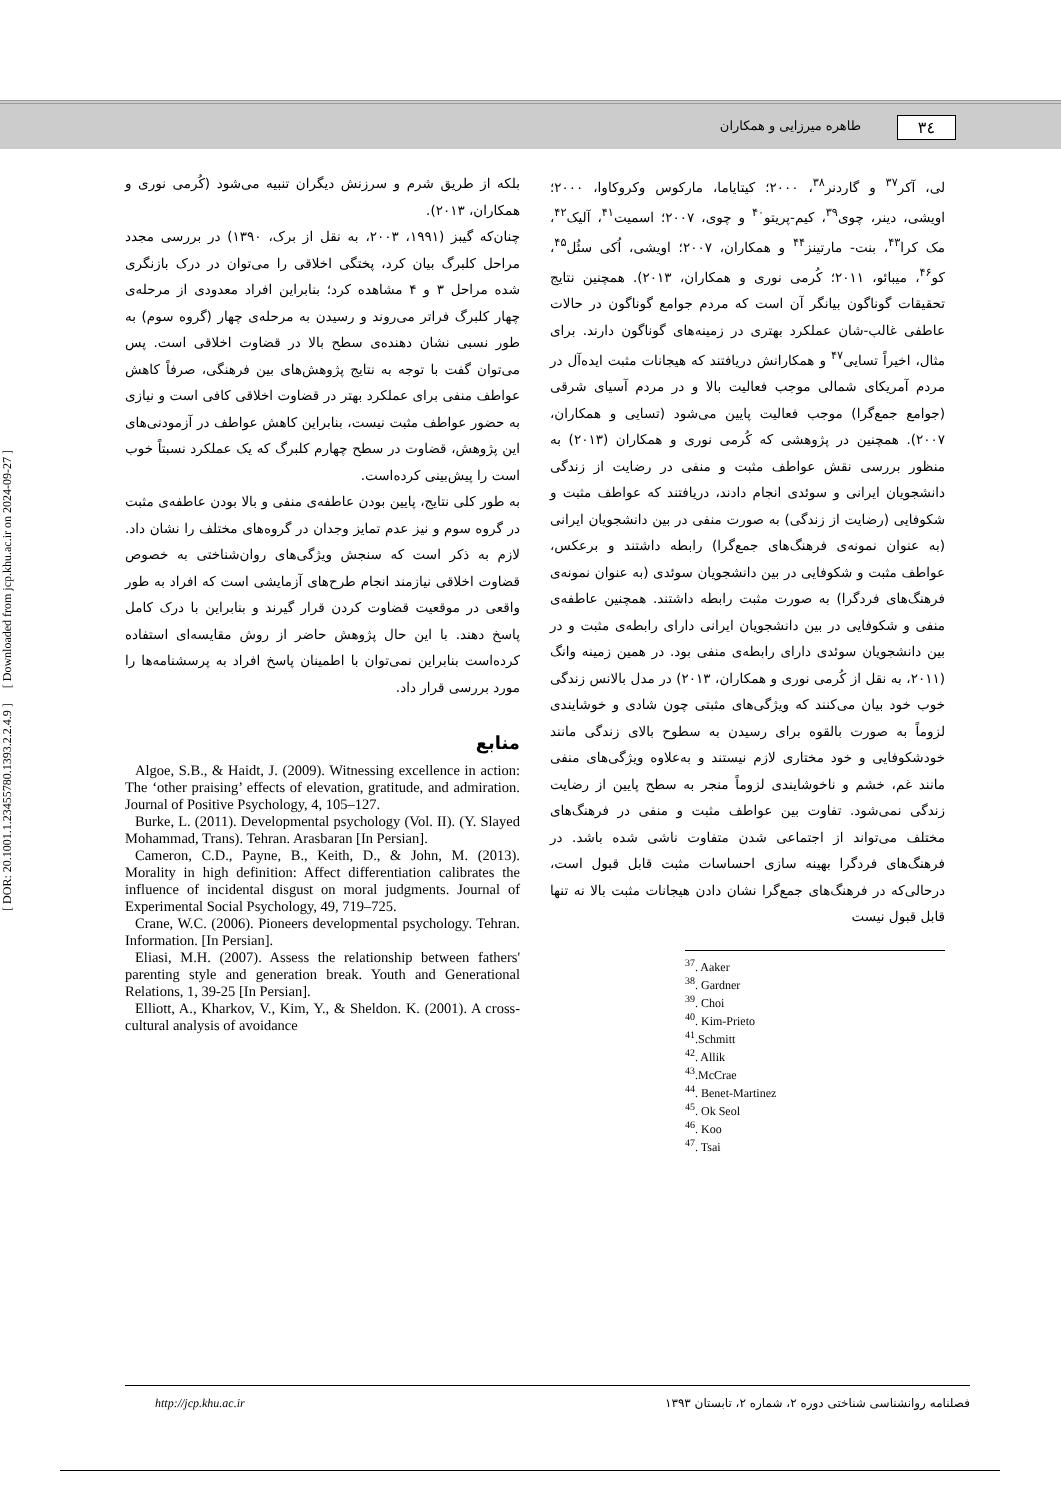[ DOR: 20.1001.1.23455780.1393.2.2.4.9 ] [ Downloaded from jcp.khu.ac.ir on 2024-09-27 ]
۳٤ طاهره میرزایی و همکاران
لی، آکر<sup>۳۷</sup> و گاردنر<sup>۳۸</sup>، ۲۰۰۰؛ کیتایاما، مارکوس وکروکاوا، ۲۰۰۰؛ اویشی، دینر، چوی<sup>۳۹</sup>، کیم-پریتو<sup>۴۰</sup> و چوی، ۲۰۰۷؛ اسمیت<sup>۴۱</sup>، آلیک<sup>۴۲</sup>، مک کرا<sup>۴۳</sup>، بنت- مارتینز<sup>۴۴</sup> و همکاران، ۲۰۰۷؛ اویشی، اُکی سئُل<sup>۴۵</sup>، کو<sup>۴۶</sup>، میبائو، ۲۰۱۱؛ کُرمی نوری و همکاران، ۲۰۱۳). همچنین نتایج تحقیقات گوناگون بیانگر آن است که مردم جوامع گوناگون در حالات عاطفی غالب-شان عملکرد بهتری در زمینه‌های گوناگون دارند. برای مثال، اخیراً تسایی<sup>۴۷</sup> و همکارانش دریافتند که هیجانات مثبت ایده‌آل در مردم آمریکای شمالی موجب فعالیت بالا و در مردم آسیای شرقی (جوامع جمع‌گرا) موجب فعالیت پایین می‌شود (تسایی و همکاران، ۲۰۰۷). همچنین در پژوهشی که کُرمی نوری و همکاران (۲۰۱۳) به منظور بررسی نقش عواطف مثبت و منفی در رضایت از زندگی دانشجویان ایرانی و سوئدی انجام دادند، دریافتند که عواطف مثبت و شکوفایی (رضایت از زندگی) به صورت منفی در بین دانشجویان ایرانی (به عنوان نمونه‌ی فرهنگ‌های جمع‌گرا) رابطه داشتند و برعکس، عواطف مثبت و شکوفایی در بین دانشجویان سوئدی (به عنوان نمونه‌ی فرهنگ‌های فردگرا) به صورت مثبت رابطه داشتند. همچنین عاطفه‌ی منفی و شکوفایی در بین دانشجویان ایرانی دارای رابطه‌ی مثبت و در بین دانشجویان سوئدی دارای رابطه‌ی منفی بود. در همین زمینه وانگ (۲۰۱۱، به نقل از کُرمی نوری و همکاران، ۲۰۱۳) در مدل بالانس زندگی خوب خود بیان می‌کنند که ویژگی‌های مثبتی چون شادی و خوشایندی لزوماً به صورت بالقوه برای رسیدن به سطوح بالای زندگی مانند خودشکوفایی و خود مختاری لازم نیستند و به‌علاوه ویژگی‌های منفی مانند غم، خشم و ناخوشایندی لزوماً منجر به سطح پایین از رضایت زندگی نمی‌شود. تفاوت بین عواطف مثبت و منفی در فرهنگ‌های مختلف می‌تواند از اجتماعی شدن متفاوت ناشی شده باشد. در فرهنگ‌های فردگرا بهینه سازی احساسات مثبت قابل قبول است، درحالی‌که در فرهنگ‌های جمع‌گرا نشان دادن هیجانات مثبت بالا نه تنها قابل قبول نیست
<sup>37</sup>. Aaker
<sup>38</sup>. Gardner
<sup>39</sup>. Choi
<sup>40</sup>. Kim-Prieto
<sup>41</sup>.Schmitt
<sup>42</sup>. Allik
<sup>43</sup>.McCrae
<sup>44</sup>. Benet-Martinez
<sup>45</sup>. Ok Seol
<sup>46</sup>. Koo
<sup>47</sup>. Tsai
بلکه از طریق شرم و سرزنش دیگران تنبیه می‌شود (کُرمی نوری و همکاران، ۲۰۱۳).
چنان‌که گیبز (۱۹۹۱، ۲۰۰۳، به نقل از برک، ۱۳۹۰) در بررسی مجدد مراحل کلبرگ بیان کرد، پختگی اخلاقی را می‌توان در درک بازنگری شده مراحل ۳ و ۴ مشاهده کرد؛ بنابراین افراد معدودی از مرحله‌ی چهار کلبرگ فراتر می‌روند و رسیدن به مرحله‌ی چهار (گروه سوم) به طور نسبی نشان دهنده‌ی سطح بالا در قضاوت اخلاقی است. پس می‌توان گفت با توجه به نتایج پژوهش‌های بین فرهنگی، صرفاً کاهش عواطف منفی برای عملکرد بهتر در قضاوت اخلاقی کافی است و نیازی به حضور عواطف مثبت نیست، بنابراین کاهش عواطف در آزمودنی‌های این پژوهش، قضاوت در سطح چهارم کلبرگ که یک عملکرد نسبتاً خوب است را پیش‌بینی کرده‌است.
به طور کلی نتایج، پایین بودن عاطفه‌ی منفی و بالا بودن عاطفه‌ی مثبت در گروه سوم و نیز عدم تمایز وجدان در گروه‌های مختلف را نشان داد. لازم به ذکر است که سنجش ویژگی‌های روان‌شناختی به خصوص قضاوت اخلاقی نیازمند انجام طرح‌های آزمایشی است که افراد به طور واقعی در موقعیت قضاوت کردن قرار گیرند و بنابراین با درک کامل پاسخ دهند. با این حال پژوهش حاضر از روش مقایسه‌ای استفاده کرده‌است بنابراین نمی‌توان با اطمینان پاسخ افراد به پرسشنامه‌ها را مورد بررسی قرار داد.
منابع
Algoe, S.B., & Haidt, J. (2009). Witnessing excellence in action: The ‘other praising’ effects of elevation, gratitude, and admiration. Journal of Positive Psychology, 4, 105–127.
Burke, L. (2011). Developmental psychology (Vol. II). (Y. Slayed Mohammad, Trans). Tehran. Arasbaran [In Persian].
Cameron, C.D., Payne, B., Keith, D., & John, M. (2013). Morality in high definition: Affect differentiation calibrates the influence of incidental disgust on moral judgments. Journal of Experimental Social Psychology, 49, 719–725.
Crane, W.C. (2006). Pioneers developmental psychology. Tehran. Information. [In Persian].
Eliasi, M.H. (2007). Assess the relationship between fathers' parenting style and generation break. Youth and Generational Relations, 1, 39-25 [In Persian].
Elliott, A., Kharkov, V., Kim, Y., & Sheldon. K. (2001). A cross-cultural analysis of avoidance
http://jcp.khu.ac.ir فصلنامه روانشناسی شناختی دوره ۲، شماره ۲، تابستان ۱۳۹۳